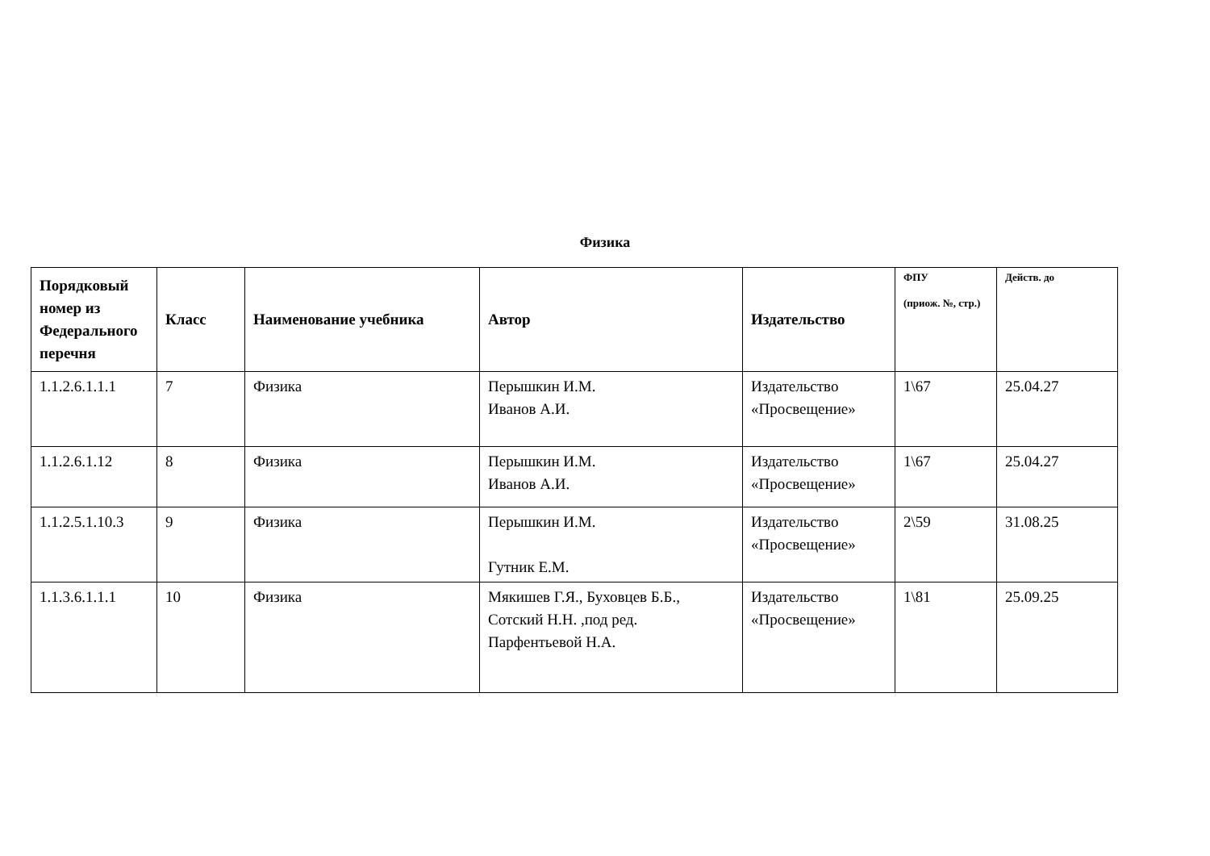Физика
| Порядковый номер из Федерального перечня | Класс | Наименование учебника | Автор | Издательство | ФПУ (приож. №, стр.) | Действ. до |
| --- | --- | --- | --- | --- | --- | --- |
| 1.1.2.6.1.1.1 | 7 | Физика | Перышкин И.М. Иванов А.И. | Издательство «Просвещение» | 1\67 | 25.04.27 |
| 1.1.2.6.1.12 | 8 | Физика | Перышкин И.М. Иванов А.И. | Издательство «Просвещение» | 1\67 | 25.04.27 |
| 1.1.2.5.1.10.3 | 9 | Физика | Перышкин И.М. Гутник Е.М. | Издательство «Просвещение» | 2\59 | 31.08.25 |
| 1.1.3.6.1.1.1 | 10 | Физика | Мякишев Г.Я., Буховцев Б.Б., Сотский Н.Н. ,под ред. Парфентьевой Н.А. | Издательство «Просвещение» | 1\81 | 25.09.25 |